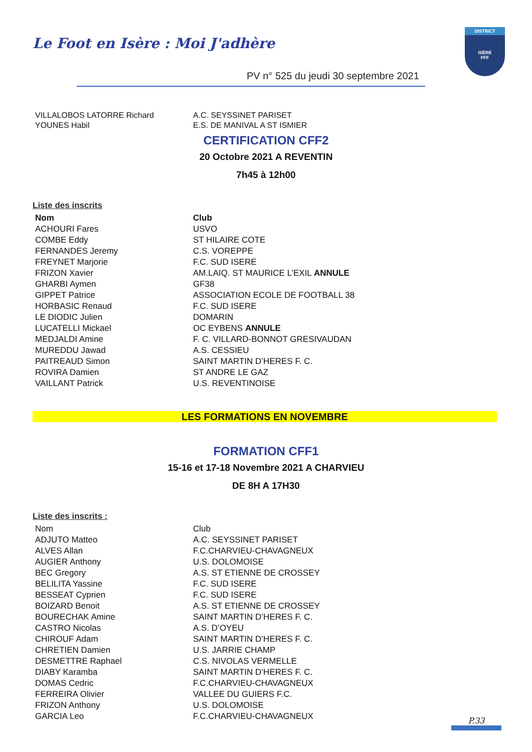Le Foot en Isère : Moi J'adhère
DISTRICT
ISÈRE
FFF
PV n° 525 du jeudi 30 septembre 2021
| VILLALOBOS LATORRE Richard | A.C. SEYSSINET PARISET |
| YOUNES Habil | E.S. DE MANIVAL A ST ISMIER |
CERTIFICATION CFF2
20 Octobre 2021 A REVENTIN
7h45 à 12h00
Liste des inscrits
| Nom | Club |
| --- | --- |
| ACHOURI Fares | USVO |
| COMBE Eddy | ST HILAIRE COTE |
| FERNANDES Jeremy | C.S. VOREPPE |
| FREYNET Marjorie | F.C. SUD ISERE |
| FRIZON Xavier | AM.LAIQ. ST MAURICE L’EXIL ANNULE |
| GHARBI Aymen | GF38 |
| GIPPET Patrice | ASSOCIATION ECOLE DE FOOTBALL 38 |
| HORBASIC Renaud | F.C. SUD ISERE |
| LE DIODIC Julien | DOMARIN |
| LUCATELLI Mickael | OC EYBENS ANNULE |
| MEDJALDI Amine | F. C. VILLARD-BONNOT GRESIVAUDAN |
| MUREDDU Jawad | A.S. CESSIEU |
| PAITREAUD Simon | SAINT MARTIN D’HERES F. C. |
| ROVIRA Damien | ST ANDRE LE GAZ |
| VAILLANT Patrick | U.S. REVENTINOISE |
LES FORMATIONS EN NOVEMBRE
FORMATION CFF1
15-16 et 17-18 Novembre 2021 A CHARVIEU
DE 8H A 17H30
Liste des inscrits :
| Nom | Club |
| ADJUTO Matteo | A.C. SEYSSINET PARISET |
| ALVES Allan | F.C.CHARVIEU-CHAVAGNEUX |
| AUGIER Anthony | U.S. DOLOMOISE |
| BEC Gregory | A.S. ST ETIENNE DE CROSSEY |
| BELILITA Yassine | F.C. SUD ISERE |
| BESSEAT Cyprien | F.C. SUD ISERE |
| BOIZARD Benoit | A.S. ST ETIENNE DE CROSSEY |
| BOURECHAK Amine | SAINT MARTIN D’HERES F. C. |
| CASTRO Nicolas | A.S. D’OYEU |
| CHIROUF Adam | SAINT MARTIN D’HERES F. C. |
| CHRETIEN Damien | U.S. JARRIE CHAMP |
| DESMETTRE Raphael | C.S. NIVOLAS VERMELLE |
| DIABY Karamba | SAINT MARTIN D’HERES F. C. |
| DOMAS Cedric | F.C.CHARVIEU-CHAVAGNEUX |
| FERREIRA Olivier | VALLEE DU GUIERS F.C. |
| FRIZON Anthony | U.S. DOLOMOISE |
| GARCIA Leo | F.C.CHARVIEU-CHAVAGNEUX |
P.33